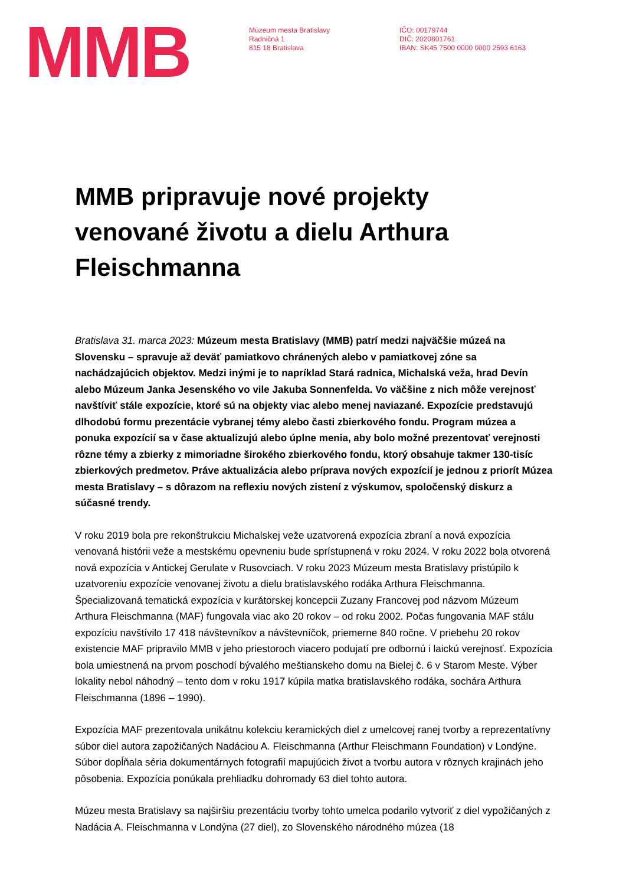MMB
Múzeum mesta Bratislavy
Radničná 1
815 18 Bratislava
IČO: 00179744
DIČ: 2020801761
IBAN: SK45 7500 0000 0000 2593 6163
MMB pripravuje nové projekty venované životu a dielu Arthura Fleischmanna
Bratislava 31. marca 2023: Múzeum mesta Bratislavy (MMB) patrí medzi najväčšie múzeá na Slovensku – spravuje až deväť pamiatkovo chránených alebo v pamiatkovej zóne sa nachádzajúcich objektov. Medzi inými je to napríklad Stará radnica, Michalská veža, hrad Devín alebo Múzeum Janka Jesenského vo vile Jakuba Sonnenfelda. Vo väčšine z nich môže verejnosť navštíviť stále expozície, ktoré sú na objekty viac alebo menej naviazané. Expozície predstavujú dlhodobú formu prezentácie vybranej témy alebo časti zbierkového fondu. Program múzea a ponuka expozícií sa v čase aktualizujú alebo úplne menia, aby bolo možné prezentovať verejnosti rôzne témy a zbierky z mimoriadne širokého zbierkového fondu, ktorý obsahuje takmer 130-tisíc zbierkových predmetov. Práve aktualizácia alebo príprava nových expozícií je jednou z priorít Múzea mesta Bratislavy – s dôrazom na reflexiu nových zistení z výskumov, spoločenský diskurz a súčasné trendy.
V roku 2019 bola pre rekonštrukciu Michalskej veže uzatvorená expozícia zbraní a nová expozícia venovaná histórii veže a mestskému opevneniu bude sprístupnená v roku 2024. V roku 2022 bola otvorená nová expozícia v Antickej Gerulate v Rusovciach. V roku 2023 Múzeum mesta Bratislavy pristúpilo k uzatvoreniu expozície venovanej životu a dielu bratislavského rodáka Arthura Fleischmanna.
Špecializovaná tematická expozícia v kurátorskej koncepcii Zuzany Francovej pod názvom Múzeum Arthura Fleischmanna (MAF) fungovala viac ako 20 rokov – od roku 2002. Počas fungovania MAF stálu expozíciu navštívilo 17 418 návštevníkov a návštevníčok, priemerne 840 ročne. V priebehu 20 rokov existencie MAF pripravilo MMB v jeho priestoroch viacero podujatí pre odbornú i laickú verejnosť. Expozícia bola umiestnená na prvom poschodí bývalého meštianskeho domu na Bielej č. 6 v Starom Meste. Výber lokality nebol náhodný – tento dom v roku 1917 kúpila matka bratislavského rodáka, sochára Arthura Fleischmanna (1896 – 1990).
Expozícia MAF prezentovala unikátnu kolekciu keramických diel z umelcovej ranej tvorby a reprezentatívny súbor diel autora zapožičaných Nadáciou A. Fleischmanna (Arthur Fleischmann Foundation) v Londýne. Súbor dopĺňala séria dokumentárnych fotografií mapujúcich život a tvorbu autora v rôznych krajinách jeho pôsobenia. Expozícia ponúkala prehliadku dohromady 63 diel tohto autora.
Múzeu mesta Bratislavy sa najširšiu prezentáciu tvorby tohto umelca podarilo vytvoriť z diel vypožičaných z Nadácia A. Fleischmanna v Londýna (27 diel), zo Slovenského národného múzea (18